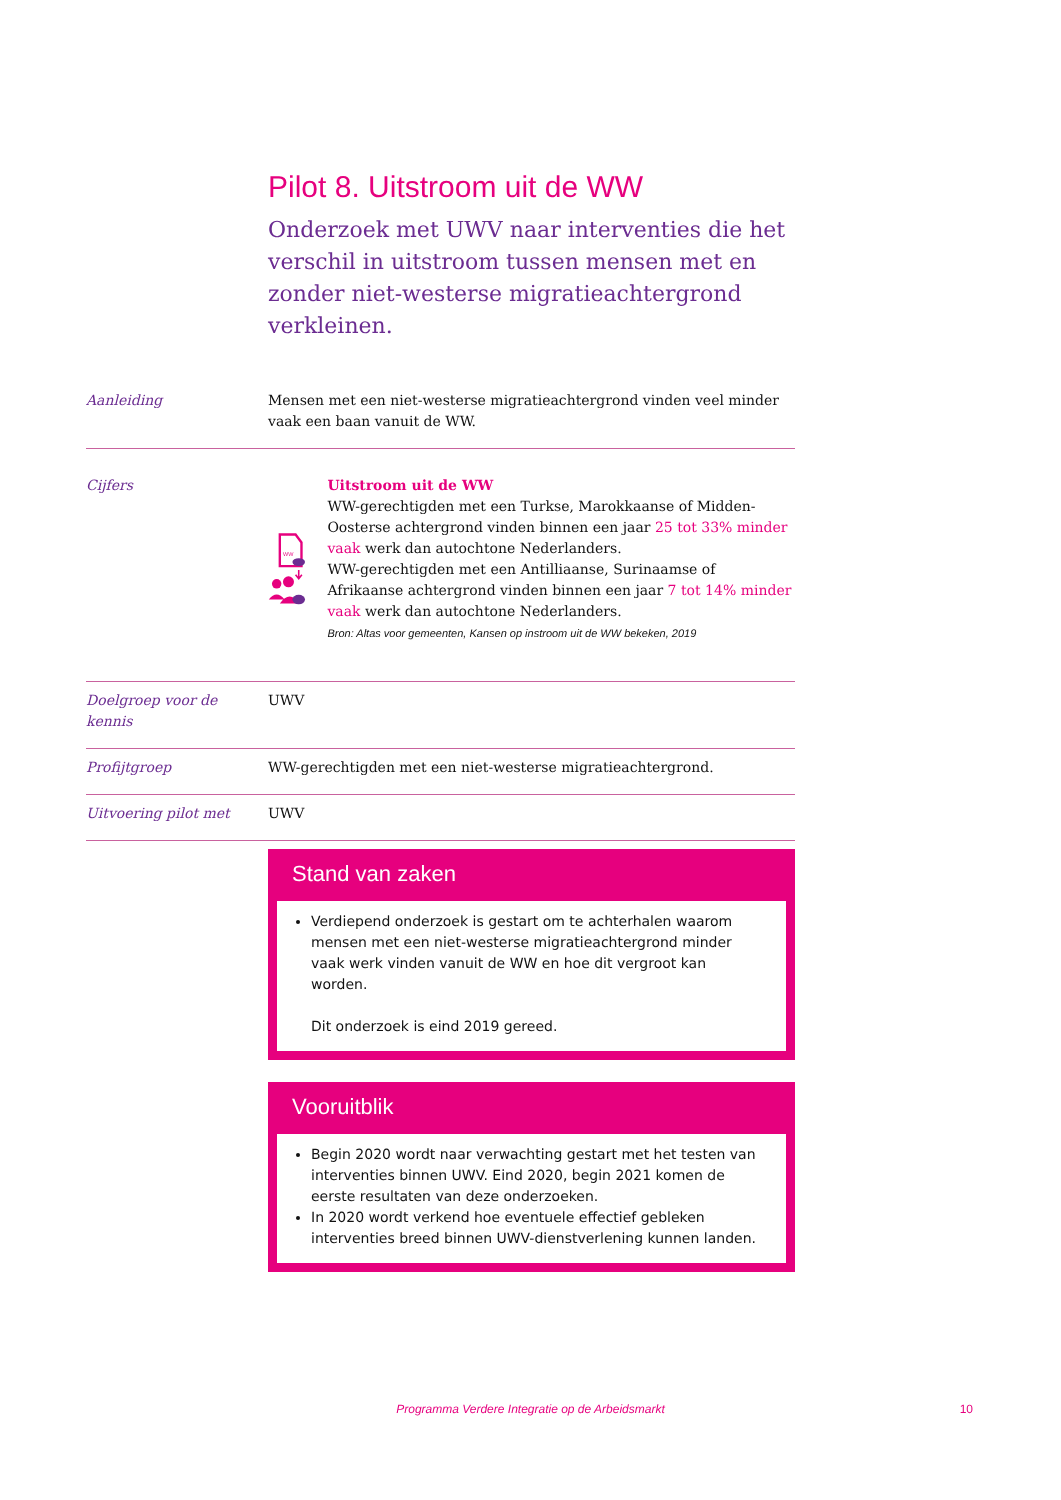Pilot 8. Uitstroom uit de WW
Onderzoek met UWV naar interventies die het verschil in uitstroom tussen mensen met en zonder niet-westerse migratieachtergrond verkleinen.
Aanleiding Mensen met een niet-westerse migratieachtergrond vinden veel minder vaak een baan vanuit de WW.
Cijfers
WW
Uitstroom uit de WW
WW-gerechtigden met een Turkse, Marokkaanse of Midden-Oosterse achtergrond vinden binnen een jaar 25 tot 33% minder vaak werk dan autochtone Nederlanders.
WW-gerechtigden met een Antilliaanse, Surinaamse of Afrikaanse achtergrond vinden binnen een jaar 7 tot 14% minder vaak werk dan autochtone Nederlanders.
Bron: Altas voor gemeenten, Kansen op instroom uit de WW bekeken, 2019
Doelgroep voor de kennis
UWV
Profijtgroep WW-gerechtigden met een niet-westerse migratieachtergrond.
Uitvoering pilot met UWV
Stand van zaken
Verdiepend onderzoek is gestart om te achterhalen waarom mensen met een niet-westerse migratieachtergrond minder vaak werk vinden vanuit de WW en hoe dit vergroot kan worden.
Dit onderzoek is eind 2019 gereed.
Vooruitblik
Begin 2020 wordt naar verwachting gestart met het testen van interventies binnen UWV. Eind 2020, begin 2021 komen de eerste resultaten van deze onderzoeken.
In 2020 wordt verkend hoe eventuele effectief gebleken interventies breed binnen UWV-dienstverlening kunnen landen.
Programma Verdere Integratie op de Arbeidsmarkt 10